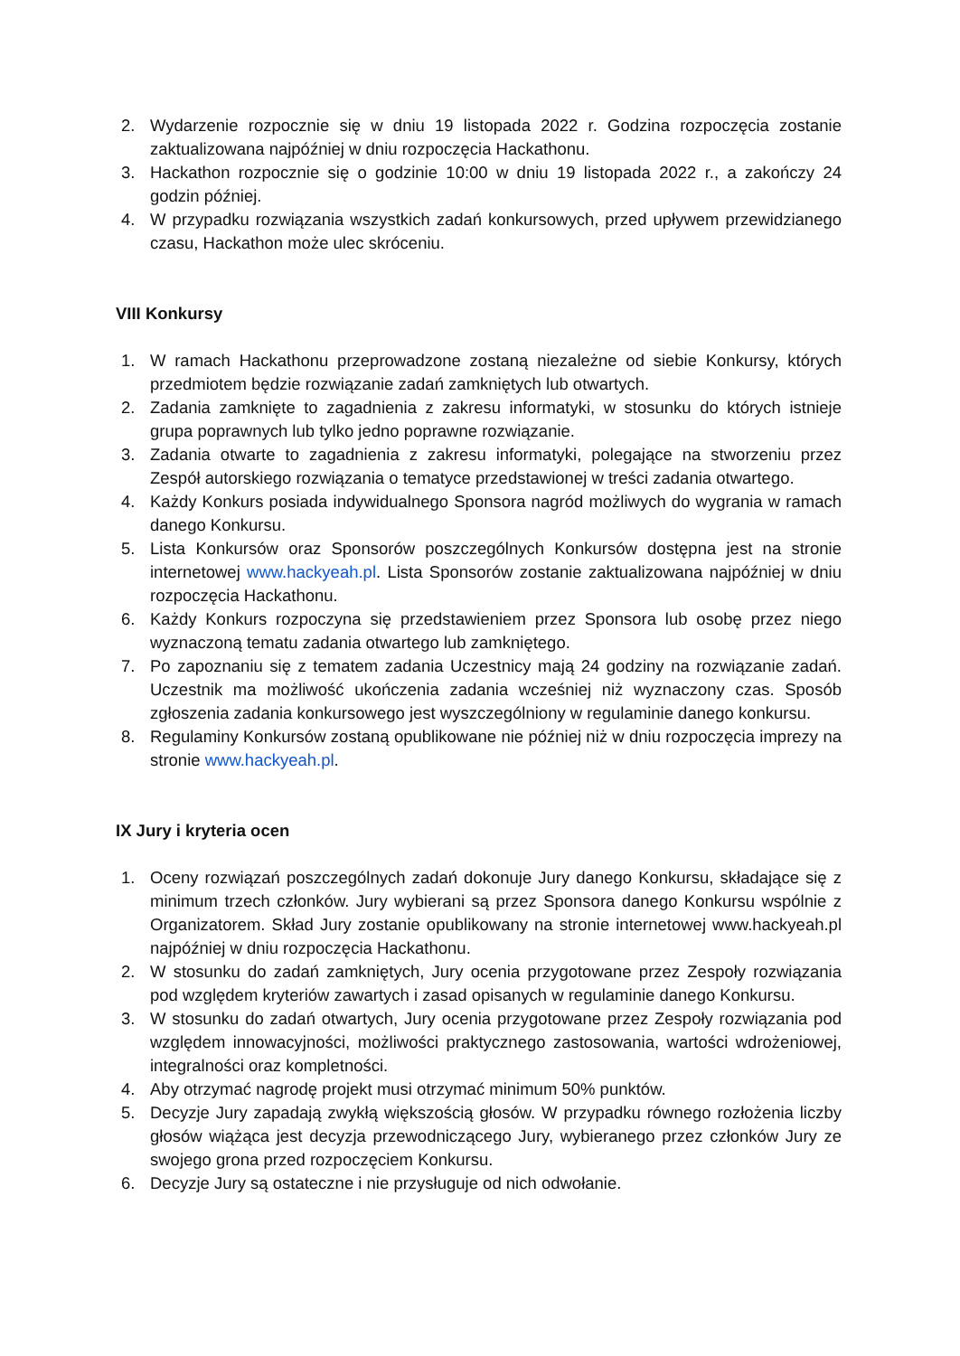2. Wydarzenie rozpocznie się w dniu 19 listopada 2022 r. Godzina rozpoczęcia zostanie zaktualizowana najpóźniej w dniu rozpoczęcia Hackathonu.
3. Hackathon rozpocznie się o godzinie 10:00 w dniu 19 listopada 2022 r., a zakończy 24 godzin później.
4. W przypadku rozwiązania wszystkich zadań konkursowych, przed upływem przewidzianego czasu, Hackathon może ulec skróceniu.
VIII Konkursy
1. W ramach Hackathonu przeprowadzone zostaną niezależne od siebie Konkursy, których przedmiotem będzie rozwiązanie zadań zamkniętych lub otwartych.
2. Zadania zamknięte to zagadnienia z zakresu informatyki, w stosunku do których istnieje grupa poprawnych lub tylko jedno poprawne rozwiązanie.
3. Zadania otwarte to zagadnienia z zakresu informatyki, polegające na stworzeniu przez Zespół autorskiego rozwiązania o tematyce przedstawionej w treści zadania otwartego.
4. Każdy Konkurs posiada indywidualnego Sponsora nagród możliwych do wygrania w ramach danego Konkursu.
5. Lista Konkursów oraz Sponsorów poszczególnych Konkursów dostępna jest na stronie internetowej www.hackyeah.pl. Lista Sponsorów zostanie zaktualizowana najpóźniej w dniu rozpoczęcia Hackathonu.
6. Każdy Konkurs rozpoczyna się przedstawieniem przez Sponsora lub osobę przez niego wyznaczoną tematu zadania otwartego lub zamkniętego.
7. Po zapoznaniu się z tematem zadania Uczestnicy mają 24 godziny na rozwiązanie zadań. Uczestnik ma możliwość ukończenia zadania wcześniej niż wyznaczony czas. Sposób zgłoszenia zadania konkursowego jest wyszczególniony w regulaminie danego konkursu.
8. Regulaminy Konkursów zostaną opublikowane nie później niż w dniu rozpoczęcia imprezy na stronie www.hackyeah.pl.
IX Jury i kryteria ocen
1. Oceny rozwiązań poszczególnych zadań dokonuje Jury danego Konkursu, składające się z minimum trzech członków. Jury wybierani są przez Sponsora danego Konkursu wspólnie z Organizatorem. Skład Jury zostanie opublikowany na stronie internetowej www.hackyeah.pl najpóźniej w dniu rozpoczęcia Hackathonu.
2. W stosunku do zadań zamkniętych, Jury ocenia przygotowane przez Zespoły rozwiązania pod względem kryteriów zawartych i zasad opisanych w regulaminie danego Konkursu.
3. W stosunku do zadań otwartych, Jury ocenia przygotowane przez Zespoły rozwiązania pod względem innowacyjności, możliwości praktycznego zastosowania, wartości wdrożeniowej, integralności oraz kompletności.
4. Aby otrzymać nagrodę projekt musi otrzymać minimum 50% punktów.
5. Decyzje Jury zapadają zwykłą większością głosów. W przypadku równego rozłożenia liczby głosów wiążąca jest decyzja przewodniczącego Jury, wybieranego przez członków Jury ze swojego grona przed rozpoczęciem Konkursu.
6. Decyzje Jury są ostateczne i nie przysługuje od nich odwołanie.